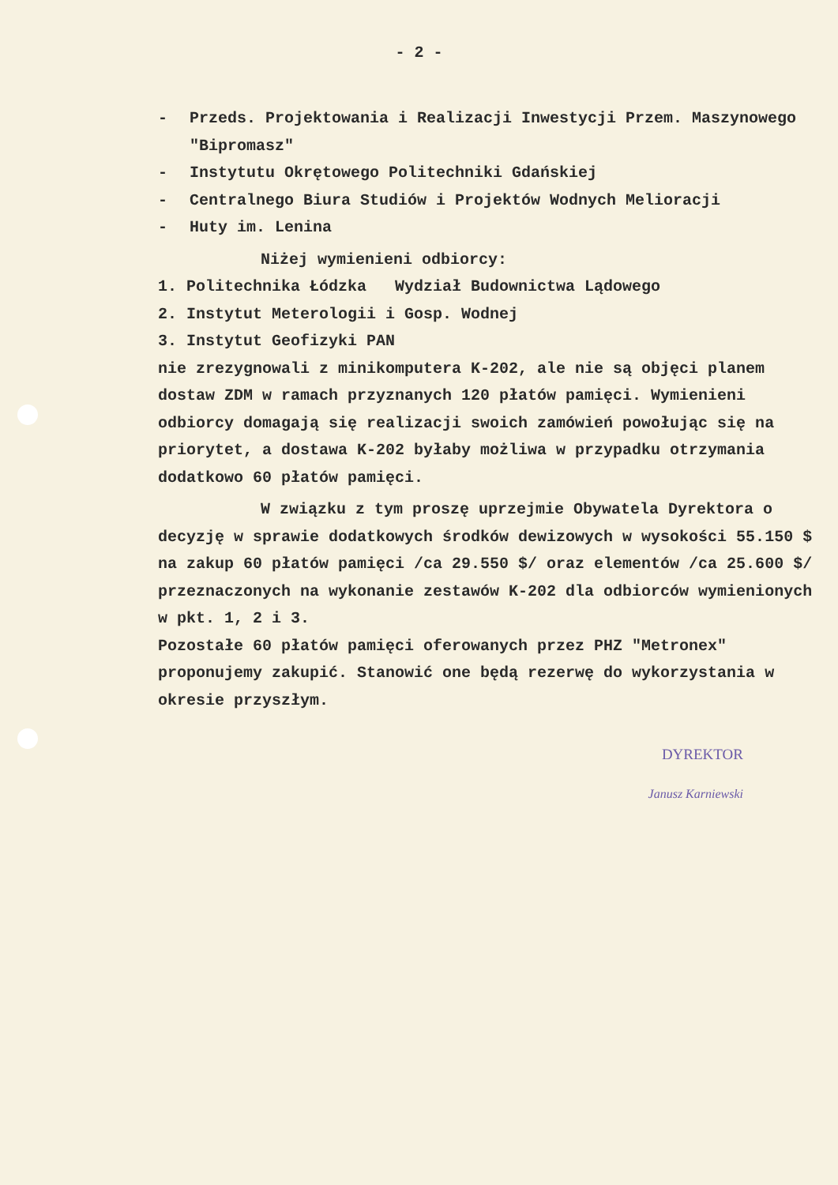- 2 -
- Przeds. Projektowania i Realizacji Inwestycji Przem. Maszynowego "Bipromasz"
- Instytutu Okrętowego Politechniki Gdańskiej
- Centralnego Biura Studiów i Projektów Wodnych Melioracji
- Huty im. Lenina
Niżej wymienieni odbiorcy:
1. Politechnika Łódzka Wydział Budownictwa Lądowego
2. Instytut Meterologii i Gosp. Wodnej
3. Instytut Geofizyki PAN
nie zrezygnowali z minikomputera K-202, ale nie są objęci planem dostaw ZDM w ramach przyznanych 120 płatów pamięci. Wymienieni odbiorcy domagają się realizacji swoich zamówień powołując się na priorytet, a dostawa K-202 byłaby możliwa w przypadku otrzymania dodatkowo 60 płatów pamięci.
W związku z tym proszę uprzejmie Obywatela Dyrektora o decyzję w sprawie dodatkowych środków dewizowych w wysokości 55.150 $ na zakup 60 płatów pamięci /ca 29.550 $/ oraz elementów /ca 25.600 $/ przeznaczonych na wykonanie zestawów K-202 dla odbiorców wymienionych w pkt. 1, 2 i 3.
Pozostałe 60 płatów pamięci oferowanych przez PHZ "Metronex" proponujemy zakupić. Stanowić one będą rezerwę do wykorzystania w okresie przyszłym.
DYREKTOR
Janusz Karniewski